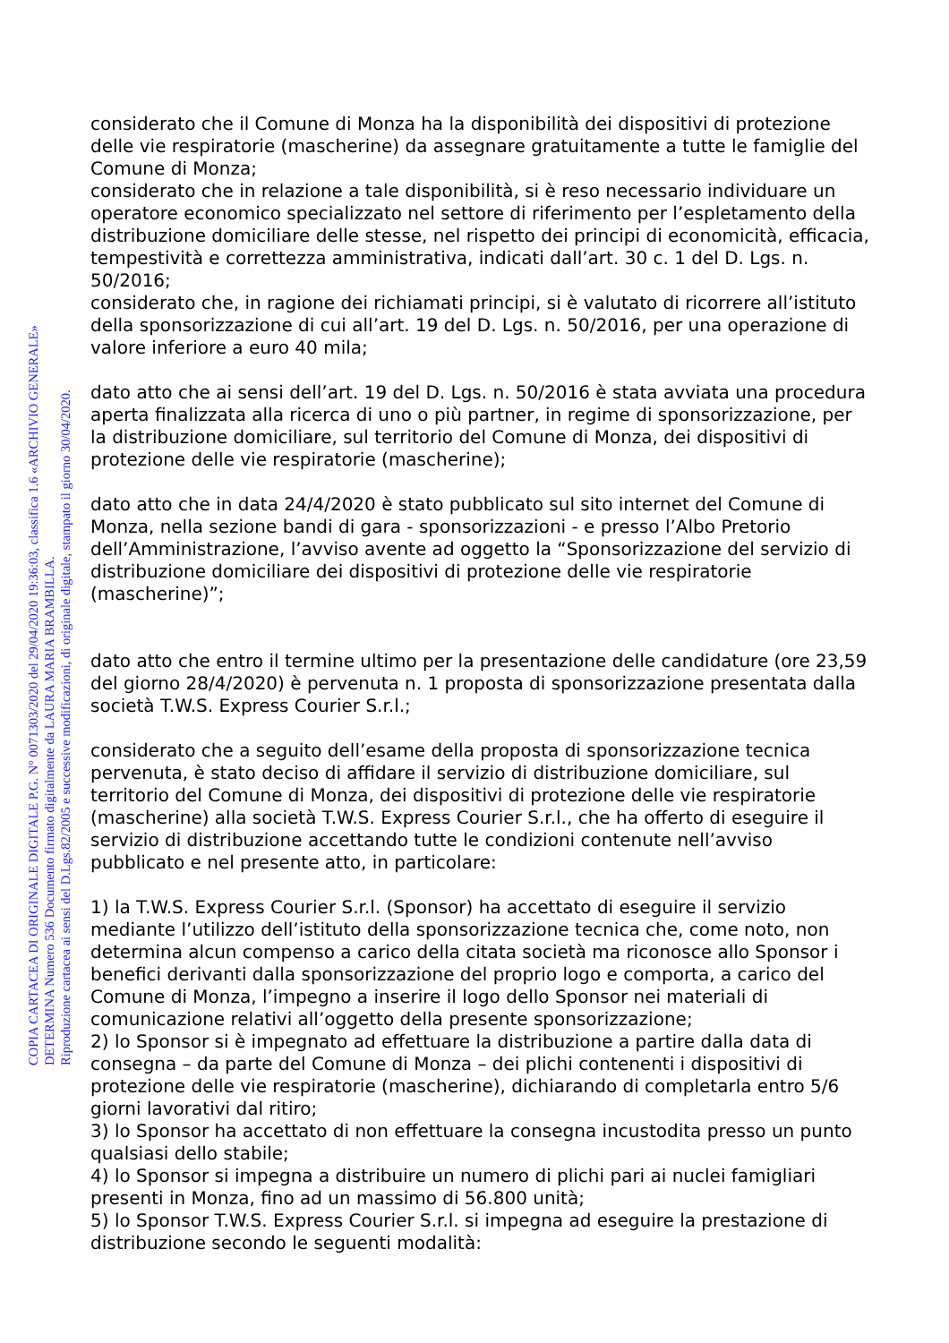considerato che il Comune di Monza ha la disponibilità dei dispositivi di protezione delle vie respiratorie (mascherine) da assegnare gratuitamente a tutte le famiglie del Comune di Monza;
considerato che in relazione a tale disponibilità, si è reso necessario individuare un operatore economico specializzato nel settore di riferimento per l’espletamento della distribuzione domiciliare delle stesse, nel rispetto dei principi di economicità, efficacia, tempestività e correttezza amministrativa, indicati dall’art. 30 c. 1 del D. Lgs. n. 50/2016;
considerato che, in ragione dei richiamati principi, si è valutato di ricorrere all’istituto della sponsorizzazione di cui all’art. 19 del D. Lgs. n. 50/2016, per una operazione di valore inferiore a euro 40 mila;
dato atto che ai sensi dell’art. 19 del D. Lgs. n. 50/2016 è stata avviata una procedura aperta finalizzata alla ricerca di uno o più partner, in regime di sponsorizzazione, per la distribuzione domiciliare, sul territorio del Comune di Monza, dei dispositivi di protezione delle vie respiratorie (mascherine);
dato atto che in data 24/4/2020 è stato pubblicato sul sito internet del Comune di Monza, nella sezione bandi di gara - sponsorizzazioni - e presso l’Albo Pretorio dell’Amministrazione, l’avviso avente ad oggetto la “Sponsorizzazione del servizio di distribuzione domiciliare dei dispositivi di protezione delle vie respiratorie (mascherine)”;
dato atto che entro il termine ultimo per la presentazione delle candidature (ore 23,59 del giorno 28/4/2020) è pervenuta n. 1 proposta di sponsorizzazione presentata dalla società T.W.S. Express Courier S.r.l.;
considerato che a seguito dell’esame della proposta di sponsorizzazione tecnica pervenuta, è stato deciso di affidare il servizio di distribuzione domiciliare, sul territorio del Comune di Monza, dei dispositivi di protezione delle vie respiratorie (mascherine) alla società T.W.S. Express Courier S.r.l., che ha offerto di eseguire il servizio di distribuzione accettando tutte le condizioni contenute nell’avviso pubblicato e nel presente atto, in particolare:
1) la T.W.S. Express Courier S.r.l. (Sponsor) ha accettato di eseguire il servizio mediante l’utilizzo dell’istituto della sponsorizzazione tecnica che, come noto, non determina alcun compenso a carico della citata società ma riconosce allo Sponsor i benefici derivanti dalla sponsorizzazione del proprio logo e comporta, a carico del Comune di Monza, l’impegno a inserire il logo dello Sponsor nei materiali di comunicazione relativi all’oggetto della presente sponsorizzazione;
2) lo Sponsor si è impegnato ad effettuare la distribuzione a partire dalla data di consegna – da parte del Comune di Monza – dei plichi contenenti i dispositivi di protezione delle vie respiratorie (mascherine), dichiarando di completarla entro 5/6 giorni lavorativi dal ritiro;
3) lo Sponsor ha accettato di non effettuare la consegna incustodita presso un punto qualsiasi dello stabile;
4) lo Sponsor si impegna a distribuire un numero di plichi pari ai nuclei famigliari presenti in Monza, fino ad un massimo di 56.800 unità;
5) lo Sponsor T.W.S. Express Courier S.r.l. si impegna ad eseguire la prestazione di distribuzione secondo le seguenti modalità:
COPIA CARTACEA DI ORIGINALE DIGITALE P.G. N° 0071303/2020 del 29/04/2020 19:36:03, classifica 1.6 «ARCHIVIO GENERALE»
DETERMINA Numero 536 Documento firmato digitalmente da LAURA MARIA BRAMBILLA.
Riproduzione cartacea ai sensi del D.Lgs.82/2005 e successive modificazioni, di originale digitale, stampato il giorno 30/04/2020.